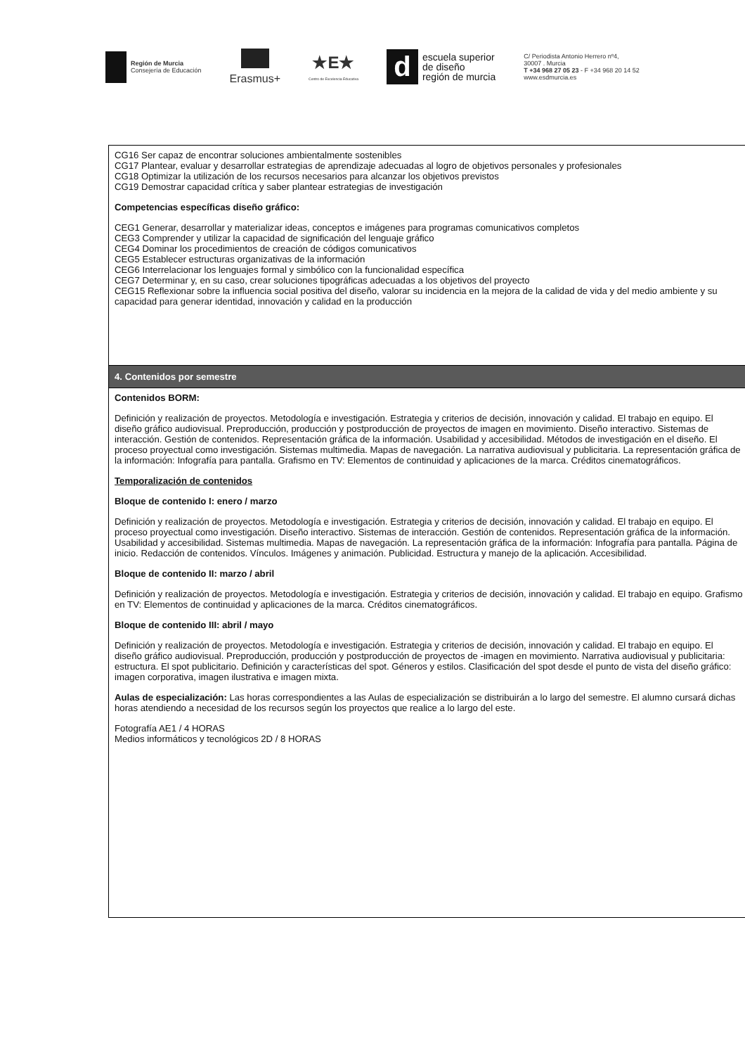Región de Murcia
Consejería de Educación
Erasmus+
★E★
Centro de Excelencia Educativa
d
escuela superior
de diseño
región de murcia
C/ Periodista Antonio Herrero nº4,
30007 . Murcia
T +34 968 27 05 23 - F +34 968 20 14 52
www.esdmurcia.es
| CG16 Ser capaz de encontrar soluciones ambientalmente sostenibles CG17 Plantear, evaluar y desarrollar estrategias de aprendizaje adecuadas al logro de objetivos personales y profesionales CG18 Optimizar la utilización de los recursos necesarios para alcanzar los objetivos previstos CG19 Demostrar capacidad crítica y saber plantear estrategias de investigación Competencias específicas diseño gráfico: CEG1 Generar, desarrollar y materializar ideas, conceptos e imágenes para programas comunicativos completos CEG3 Comprender y utilizar la capacidad de significación del lenguaje gráfico CEG4 Dominar los procedimientos de creación de códigos comunicativos CEG5 Establecer estructuras organizativas de la información CEG6 Interrelacionar los lenguajes formal y simbólico con la funcionalidad específica CEG7 Determinar y, en su caso, crear soluciones tipográficas adecuadas a los objetivos del proyecto CEG15 Reflexionar sobre la influencia social positiva del diseño, valorar su incidencia en la mejora de la calidad de vida y del medio ambiente y su capacidad para generar identidad, innovación y calidad en la producción |
| 4. Contenidos por semestre |
| Contenidos BORM: Definición y realización de proyectos. Metodología e investigación. Estrategia y criterios de decisión, innovación y calidad. El trabajo en equipo. El diseño gráfico audiovisual. Preproducción, producción y postproducción de proyectos de imagen en movimiento. Diseño interactivo. Sistemas de interacción. Gestión de contenidos. Representación gráfica de la información. Usabilidad y accesibilidad. Métodos de investigación en el diseño. El proceso proyectual como investigación. Sistemas multimedia. Mapas de navegación. La narrativa audiovisual y publicitaria. La representación gráfica de la información: Infografía para pantalla. Grafismo en TV: Elementos de continuidad y aplicaciones de la marca. Créditos cinematográficos. Temporalización de contenidos Bloque de contenido I: enero / marzo Definición y realización de proyectos. Metodología e investigación. Estrategia y criterios de decisión, innovación y calidad. El trabajo en equipo. El proceso proyectual como investigación. Diseño interactivo. Sistemas de interacción. Gestión de contenidos. Representación gráfica de la información. Usabilidad y accesibilidad. Sistemas multimedia. Mapas de navegación. La representación gráfica de la información: Infografía para pantalla. Página de inicio. Redacción de contenidos. Vínculos. Imágenes y animación. Publicidad. Estructura y manejo de la aplicación. Accesibilidad. Bloque de contenido II: marzo / abril Definición y realización de proyectos. Metodología e investigación. Estrategia y criterios de decisión, innovación y calidad. El trabajo en equipo. Grafismo en TV: Elementos de continuidad y aplicaciones de la marca. Créditos cinematográficos. Bloque de contenido III: abril / mayo Definición y realización de proyectos. Metodología e investigación. Estrategia y criterios de decisión, innovación y calidad. El trabajo en equipo. El diseño gráfico audiovisual. Preproducción, producción y postproducción de proyectos de -imagen en movimiento. Narrativa audiovisual y publicitaria: estructura. El spot publicitario. Definición y características del spot. Géneros y estilos. Clasificación del spot desde el punto de vista del diseño gráfico: imagen corporativa, imagen ilustrativa e imagen mixta. Aulas de especialización: Las horas correspondientes a las Aulas de especialización se distribuirán a lo largo del semestre. El alumno cursará dichas horas atendiendo a necesidad de los recursos según los proyectos que realice a lo largo del este. Fotografía AE1 / 4 HORAS Medios informáticos y tecnológicos 2D / 8 HORAS |